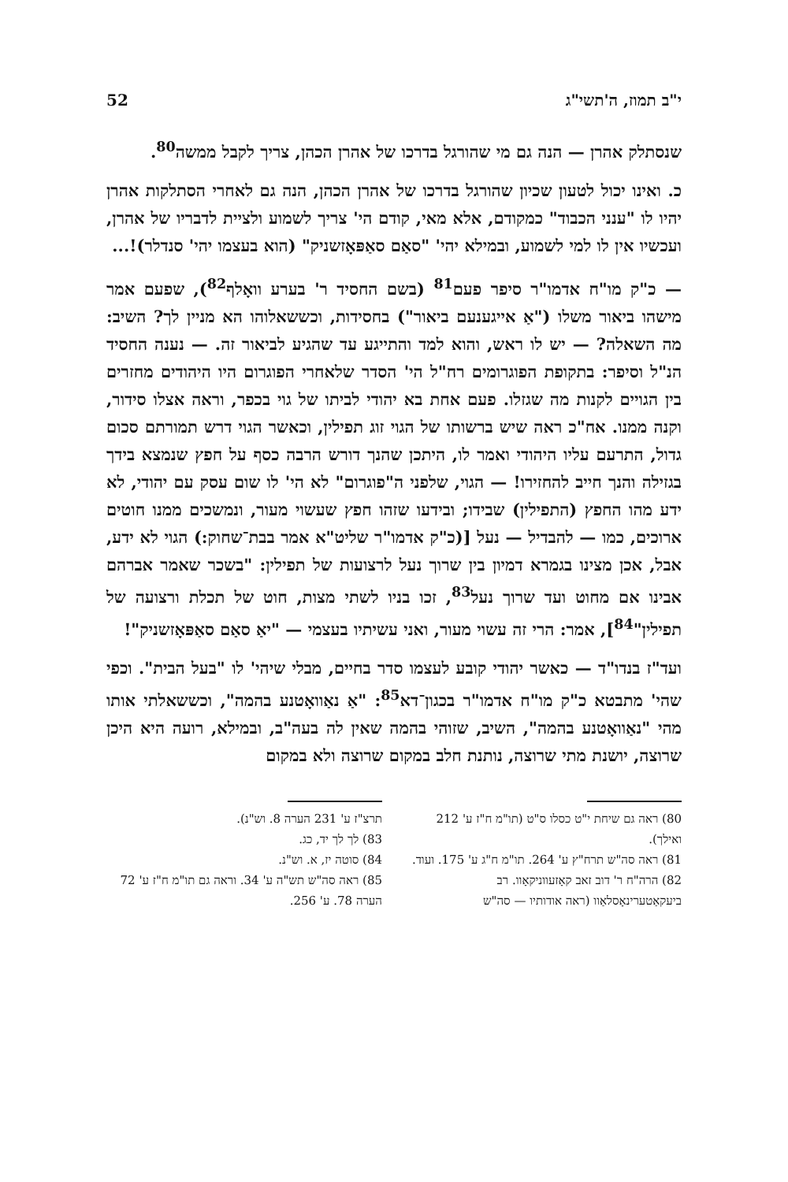י"ב תמוז, ה'תשי"ג 52
שנסתלק אהרן — הנה גם מי שהורגל בדרכו של אהרן הכהן, צריך לקבל ממשה<sup>80</sup>.
כ. ואינו יכול לטעון שכיון שהורגל בדרכו של אהרן הכהן, הנה גם לאחרי הסתלקות אהרן יהיו לו "ענני הכבוד" כמקודם, אלא מאי, קודם הי' צריך לשמוע ולציית לדבריו של אהרן, ועכשיו אין לו למי לשמוע, ובמילא יהי' "סאַם סאַפּאָזשניק" (הוא בעצמו יהי' סנדלר)!...
— כ"ק מו"ח אדמו"ר סיפר פעם<sup>81</sup> (בשם החסיד ר' בערע וואָלף<sup>82</sup>), שפעם אמר מישהו ביאור משלו ("אַ אייגענעם ביאור") בחסידות, וכששאלוהו הא מניין לך? השיב: מה השאלה? — יש לו ראש, והוא למד והתייגע עד שהגיע לביאור זה. — נענה החסיד הנ"ל וסיפר: בתקופת הפוגרומים רח"ל הי' הסדר שלאחרי הפוגרום היו היהודים מחזרים בין הגויים לקנות מה שגזלו. פעם אחת בא יהודי לביתו של גוי בכפר, וראה אצלו סידור, וקנה ממנו. אח"כ ראה שיש ברשותו של הגוי זוג תפילין, וכאשר הגוי דרש תמורתם סכום גדול, התרעם עליו היהודי ואמר לו, היתכן שהנך דורש הרבה כסף על חפץ שנמצא בידך בגזילה והנך חייב להחזירו! — הגוי, שלפני ה"פוגרום" לא הי' לו שום עסק עם יהודי, לא ידע מהו החפץ (התפילין) שבידו; ובידעו שזהו חפץ שעשוי מעור, ונמשכים ממנו חוטים ארוכים, כמו — להבדיל — נעל [(כ"ק אדמו"ר שליט"א אמר בבת־שחוק:) הגוי לא ידע, אבל, אכן מצינו בגמרא דמיון בין שרוך נעל לרצועות של תפילין: "בשכר שאמר אברהם אבינו אם מחוט ועד שרוך נעל<sup>83</sup>, זכו בניו לשתי מצות, חוט של תכלת ורצועה של תפילין"<sup>84</sup>], אמר: הרי זה עשוי מעור, ואני עשיתיו בעצמי — "יאַ סאַם סאַפּאָזשניק"!
ועד"ז בנדו"ד — כאשר יהודי קובע לעצמו סדר בחיים, מבלי שיהי' לו "בעל הבית". וכפי שהי' מתבטא כ"ק מו"ח אדמו"ר בכגון־דא<sup>85</sup>: "אַ נאַוואָטנע בהמה", וכששאלתי אותו מהי "נאַוואָטנע בהמה", השיב, שזוהי בהמה שאין לה בעה"ב, ובמילא, רועה היא היכן שרוצה, יושנת מתי שרוצה, נותנת חלב במקום שרוצה ולא במקום
80) ראה גם שיחת י"ט כסלו ס"ט (תו"מ ח"ז ע' 212 ואילך).
81) ראה סה"ש תרח"ץ ע' 264. תו"מ ח"ג ע' 175. ועוד.
82) הרה"ח ר' דוב זאב קאָזעווניקאָוו. רב ביעקאַטערינאָסלאַוו (ראה אודותיו — סה"ש
תרצ"ז ע' 231 הערה 8. וש"נ).
83) לך לך יד, כג.
84) סוטה יז, א. וש"נ.
85) ראה סה"ש תש"ה ע' 34. וראה גם תו"מ ח"ז ע' 72 הערה 78. ע' 256.